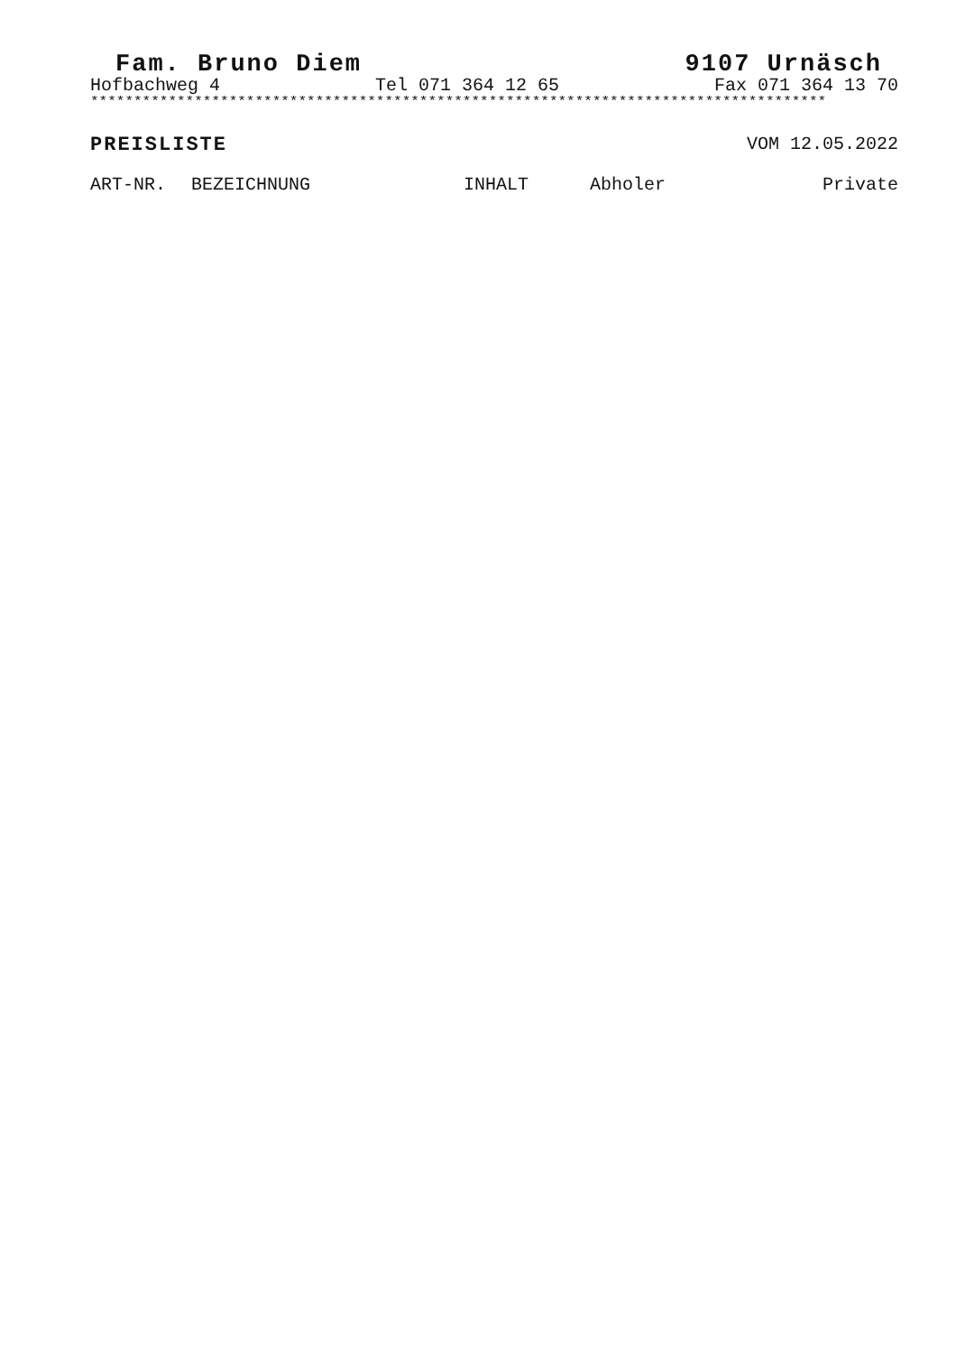Fam. Bruno Diem 9107 Urnäsch
Hofbachweg 4 Tel 071 364 12 65 Fax 071 364 13 70
*************************************************************************************
PREISLISTE VOM 12.05.2022
| ART-NR. | BEZEICHNUNG | INHALT | Abholer | Private |
| --- | --- | --- | --- | --- |